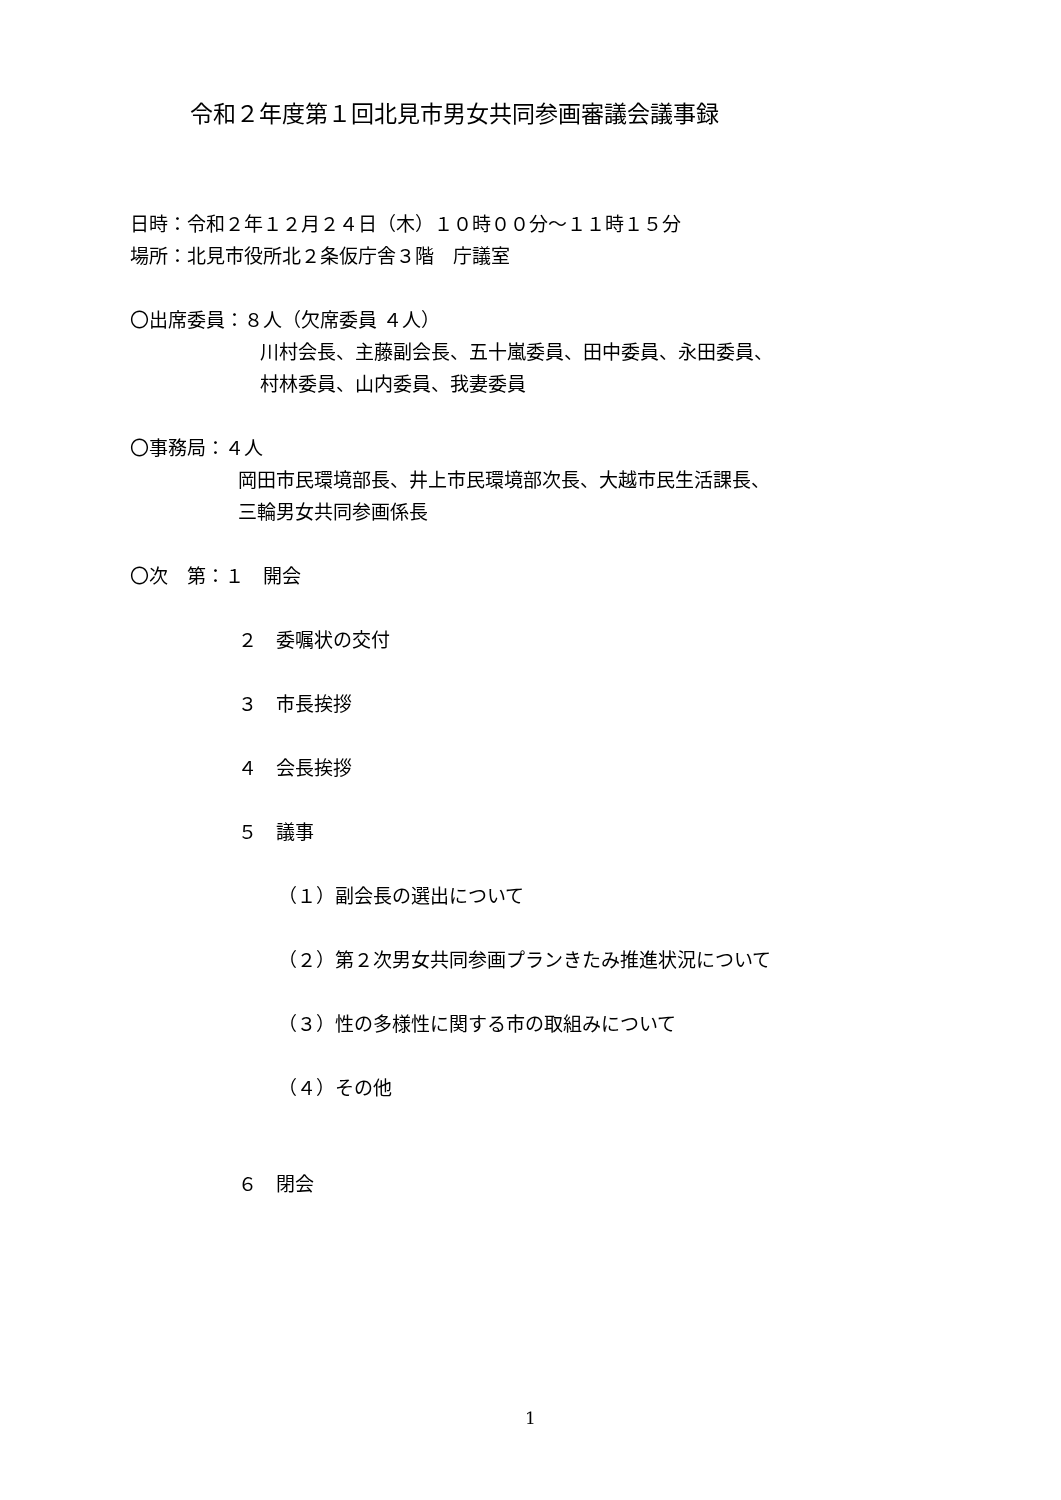令和２年度第１回北見市男女共同参画審議会議事録
日時：令和２年１２月２４日（木）１０時００分～１１時１５分
場所：北見市役所北２条仮庁舎３階　庁議室
〇出席委員：８人（欠席委員 ４人）
川村会長、主藤副会長、五十嵐委員、田中委員、永田委員、
村林委員、山内委員、我妻委員
〇事務局：４人
岡田市民環境部長、井上市民環境部次長、大越市民生活課長、
三輪男女共同参画係長
〇次　第：１　開会
２　委嘱状の交付
３　市長挨拶
４　会長挨拶
５　議事
（１）副会長の選出について
（２）第２次男女共同参画プランきたみ推進状況について
（３）性の多様性に関する市の取組みについて
（４）その他
６　閉会
1